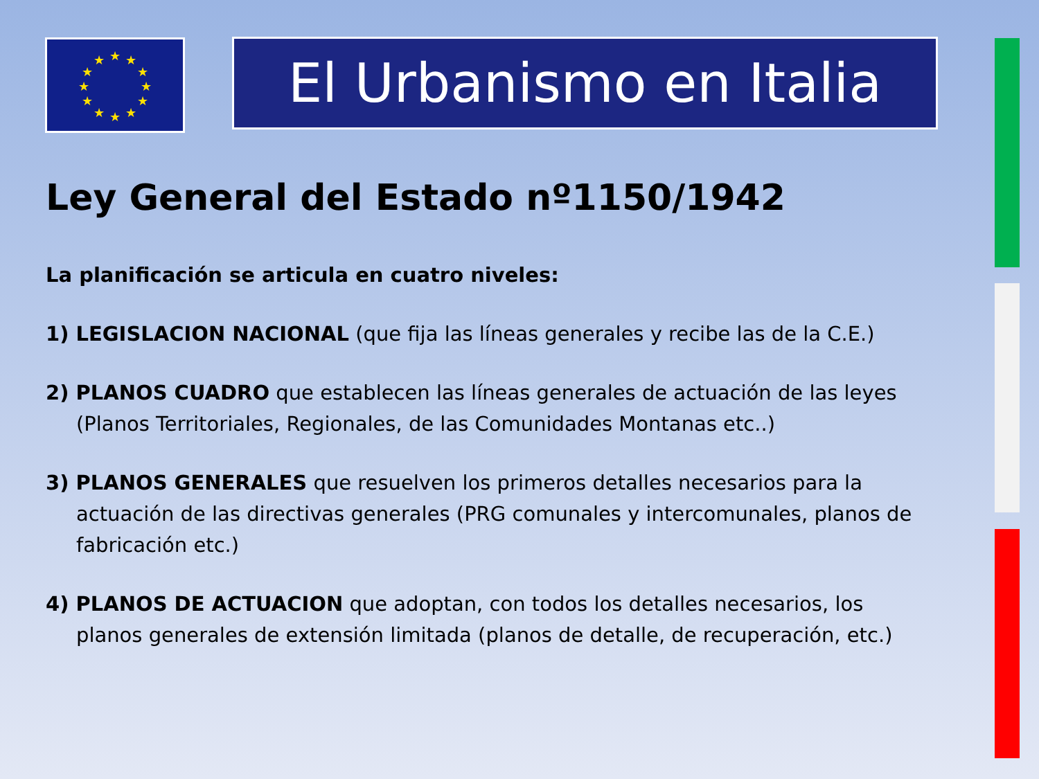★
★
★
★
★
★
★
★
★
★
★
★
El Urbanismo en Italia
Ley General del Estado nº1150/1942
La planificación se articula en cuatro niveles:
1) LEGISLACION NACIONAL (que fija las líneas generales y recibe las de la C.E.)
2) PLANOS CUADRO que establecen las líneas generales de actuación de las leyes (Planos Territoriales, Regionales, de las Comunidades Montanas etc..)
3) PLANOS GENERALES que resuelven los primeros detalles necesarios para la actuación de las directivas generales (PRG comunales y intercomunales, planos de fabricación etc.)
4) PLANOS DE ACTUACION que adoptan, con todos los detalles necesarios, los planos generales de extensión limitada (planos de detalle, de recuperación, etc.)